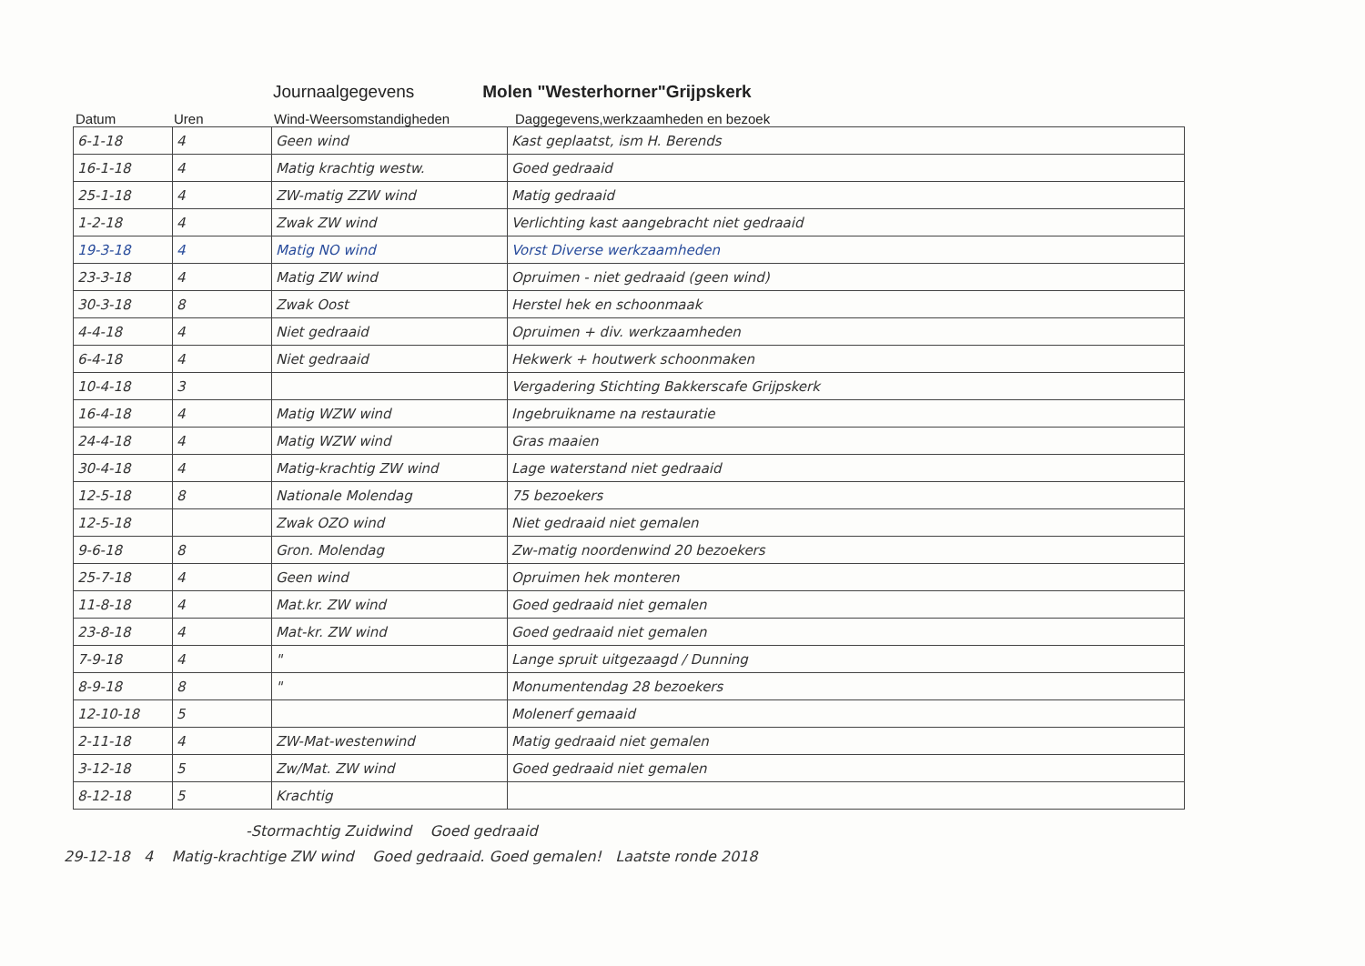Journaalgegevens Molen "Westerhorner"Grijpskerk
Datum Uren Wind-Weersomstandigheden Daggegevens,werkzaamheden en bezoek
| 6-1-18 | 4 | Geen wind | Kast geplaatst, ism H. Berends |
| 16-1-18 | 4 | Matig krachtig westw. | Goed gedraaid |
| 25-1-18 | 4 | ZW-matig ZZW wind | Matig gedraaid |
| 1-2-18 | 4 | Zwak ZW wind | Verlichting kast aangebracht niet gedraaid |
| 19-3-18 | 4 | Matig NO wind | Vorst Diverse werkzaamheden |
| 23-3-18 | 4 | Matig ZW wind | Opruimen - niet gedraaid (geen wind) |
| 30-3-18 | 8 | Zwak Oost | Herstel hek en schoonmaak |
| 4-4-18 | 4 | Niet gedraaid | Opruimen + div. werkzaamheden |
| 6-4-18 | 4 | Niet gedraaid | Hekwerk + houtwerk schoonmaken |
| 10-4-18 | 3 | | Vergadering Stichting Bakkerscafe Grijpskerk |
| 16-4-18 | 4 | Matig WZW wind | Ingebruikname na restauratie |
| 24-4-18 | 4 | Matig WZW wind | Gras maaien |
| 30-4-18 | 4 | Matig-krachtig ZW wind | Lage waterstand niet gedraaid |
| 12-5-18 | 8 | Nationale Molendag | 75 bezoekers |
| 12-5-18 | | Zwak OZO wind | Niet gedraaid niet gemalen |
| 9-6-18 | 8 | Gron. Molendag | Zw-matig noordenwind 20 bezoekers |
| 25-7-18 | 4 | Geen wind | Opruimen hek monteren |
| 11-8-18 | 4 | Mat.kr. ZW wind | Goed gedraaid niet gemalen |
| 23-8-18 | 4 | Mat-kr. ZW wind | Goed gedraaid niet gemalen |
| 7-9-18 | 4 | " | Lange spruit uitgezaagd / Dunning |
| 8-9-18 | 8 | " | Monumentendag 28 bezoekers |
| 12-10-18 | 5 | | Molenerf gemaaid |
| 2-11-18 | 4 | ZW-Mat-westenwind | Matig gedraaid niet gemalen |
| 3-12-18 | 5 | Zw/Mat. ZW wind | Goed gedraaid niet gemalen |
| 8-12-18 | 5 | Krachtig | |
-Stormachtig Zuidwind Goed gedraaid
29-12-18 4 Matig-krachtige ZW wind Goed gedraaid. Goed gemalen! Laatste ronde 2018